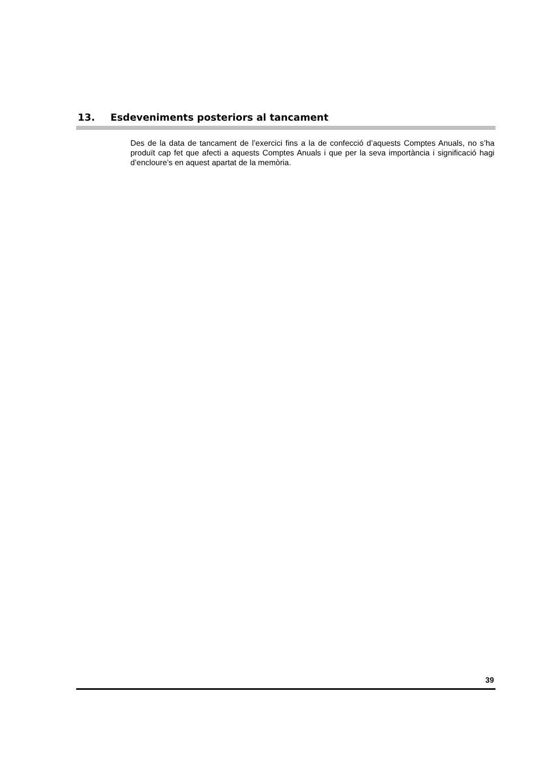13. Esdeveniments posteriors al tancament
Des de la data de tancament de l’exercici fins a la de confecció d’aquests Comptes Anuals, no s’ha produït cap fet que afecti a aquests Comptes Anuals i que per la seva importància i significació hagi d’encloure’s en aquest apartat de la memòria.
39